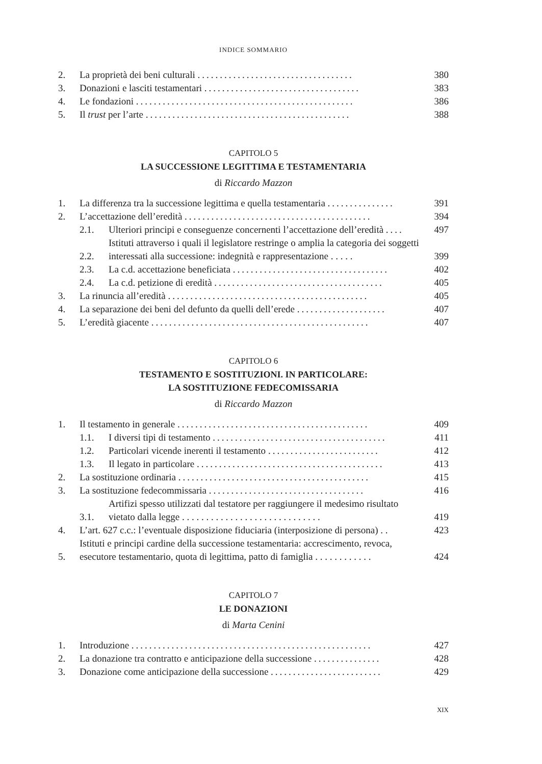INDICE SOMMARIO
2. La proprietà dei beni culturali ................................... 380
3. Donazioni e lasciti testamentari ................................... 383
4. Le fondazioni ................................................. 386
5. Il trust per l’arte .............................................. 388
CAPITOLO 5
LA SUCCESSIONE LEGITTIMA E TESTAMENTARIA
di Riccardo Mazzon
1. La differenza tra la successione legittima e quella testamentaria ............... 391
2. L’accettazione dell’eredità .......................................... 394
2.1. Ulteriori principi e conseguenze concernenti l’accettazione dell’eredità .... 497
2.2. Istituti attraverso i quali il legislatore restringe o amplia la categoria dei soggetti interessati alla successione: indegnità e rappresentazione . . . . . 399
2.3. La c.d. accettazione beneficiata ................................... 402
2.4. La c.d. petizione di eredità ...................................... 405
3. La rinuncia all’eredità ............................................. 405
4. La separazione dei beni del defunto da quelli dell’erede .................... 407
5. L’eredità giacente ................................................. 407
CAPITOLO 6
TESTAMENTO E SOSTITUZIONI. IN PARTICOLARE:
LA SOSTITUZIONE FEDECOMISSARIA
di Riccardo Mazzon
1. Il testamento in generale ........................................... 409
1.1. I diversi tipi di testamento ....................................... 411
1.2. Particolari vicende inerenti il testamento ......................... 412
1.3. Il legato in particolare .......................................... 413
2. La sostituzione ordinaria ........................................... 415
3. La sostituzione fedecommissaria ................................... 416
3.1. Artifizi spesso utilizzati dal testatore per raggiungere il medesimo risultato vietato dalla legge . . . . . . . . . . . . . . . . . . . . . . . . . . . . . 419
4. L’art. 627 c.c.: l’eventuale disposizione fiduciaria (interposizione di persona) . . 423
5. Istituti e principi cardine della successione testamentaria: accrescimento, revoca, esecutore testamentario, quota di legittima, patto di famiglia . . . . . . . . . . . . 424
CAPITOLO 7
LE DONAZIONI
di Marta Cenini
1. Introduzione ...................................................... 427
2. La donazione tra contratto e anticipazione della successione ............... 428
3. Donazione come anticipazione della successione ......................... 429
XIX